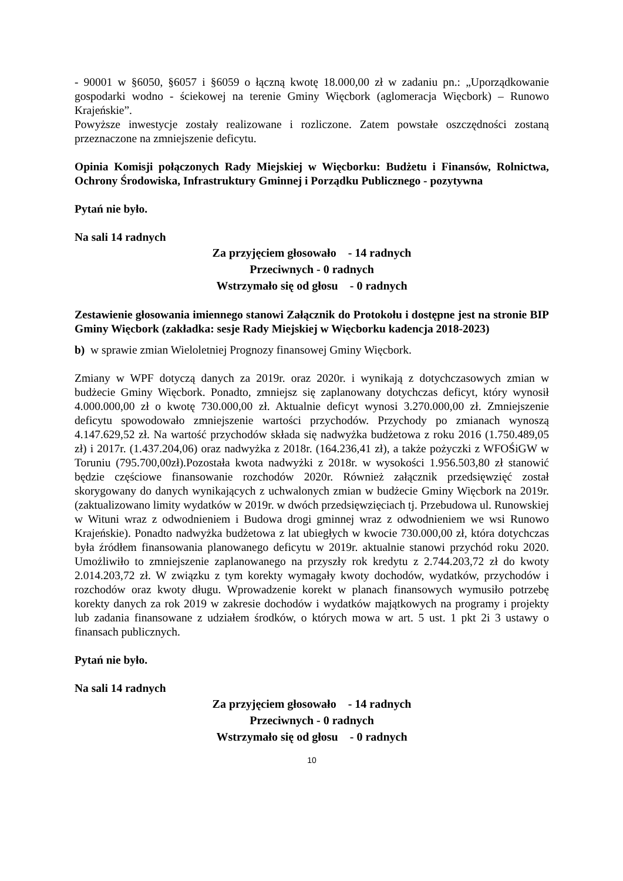- 90001 w §6050, §6057 i §6059 o łączną kwotę 18.000,00 zł w zadaniu pn.: „Uporządkowanie gospodarki wodno - ściekowej na terenie Gminy Więcbork (aglomeracja Więcbork) – Runowo Krajeńskie”.
Powyższe inwestycje zostały realizowane i rozliczone. Zatem powstałe oszczędności zostaną przeznaczone na zmniejszenie deficytu.
Opinia Komisji połączonych Rady Miejskiej w Więcborku: Budżetu i Finansów, Rolnictwa, Ochrony Środowiska, Infrastruktury Gminnej i Porządku Publicznego - pozytywna
Pytań nie było.
Na sali 14 radnych
Za przyjęciem głosowało - 14 radnych
Przeciwnych - 0 radnych
Wstrzymało się od głosu - 0 radnych
Zestawienie głosowania imiennego stanowi Załącznik do Protokołu i dostępne jest na stronie BIP Gminy Więcbork (zakładka: sesje Rady Miejskiej w Więcborku kadencja 2018-2023)
b) w sprawie zmian Wieloletniej Prognozy finansowej Gminy Więcbork.
Zmiany w WPF dotyczą danych za 2019r. oraz 2020r. i wynikają z dotychczasowych zmian w budżecie Gminy Więcbork. Ponadto, zmniejsz się zaplanowany dotychczas deficyt, który wynosił 4.000.000,00 zł o kwotę 730.000,00 zł. Aktualnie deficyt wynosi 3.270.000,00 zł. Zmniejszenie deficytu spowodowało zmniejszenie wartości przychodów. Przychody po zmianach wynoszą 4.147.629,52 zł. Na wartość przychodów składa się nadwyżka budżetowa z roku 2016 (1.750.489,05 zł) i 2017r. (1.437.204,06) oraz nadwyżka z 2018r. (164.236,41 zł), a także pożyczki z WFOŚiGW w Toruniu (795.700,00zł).Pozostała kwota nadwyżki z 2018r. w wysokości 1.956.503,80 zł stanowić będzie częściowe finansowanie rozchodów 2020r. Również załącznik przedsięwzięć został skorygowany do danych wynikających z uchwalonych zmian w budżecie Gminy Więcbork na 2019r. (zaktualizowano limity wydatków w 2019r. w dwóch przedsięwzięciach tj. Przebudowa ul. Runowskiej w Wituni wraz z odwodnieniem i Budowa drogi gminnej wraz z odwodnieniem we wsi Runowo Krajeńskie). Ponadto nadwyżka budżetowa z lat ubiegłych w kwocie 730.000,00 zł, która dotychczas była źródłem finansowania planowanego deficytu w 2019r. aktualnie stanowi przychód roku 2020. Umożliwiło to zmniejszenie zaplanowanego na przyszły rok kredytu z 2.744.203,72 zł do kwoty 2.014.203,72 zł. W związku z tym korekty wymagały kwoty dochodów, wydatków, przychodów i rozchodów oraz kwoty długu. Wprowadzenie korekt w planach finansowych wymusiło potrzebę korekty danych za rok 2019 w zakresie dochodów i wydatków majątkowych na programy i projekty lub zadania finansowane z udziałem środków, o których mowa w art. 5 ust. 1 pkt 2i 3 ustawy o finansach publicznych.
Pytań nie było.
Na sali 14 radnych
Za przyjęciem głosowało - 14 radnych
Przeciwnych - 0 radnych
Wstrzymało się od głosu - 0 radnych
10